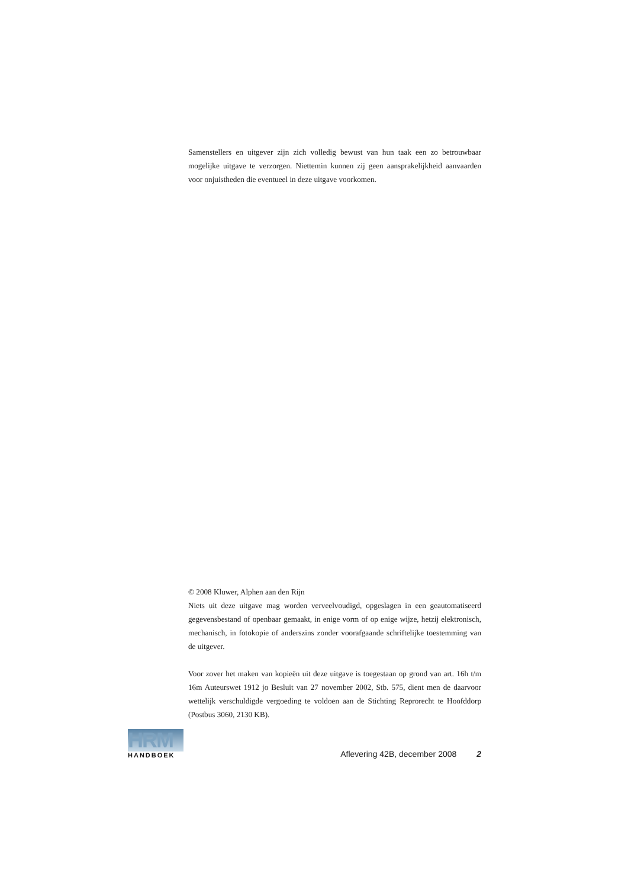Samenstellers en uitgever zijn zich volledig bewust van hun taak een zo betrouwbaar mogelijke uitgave te verzorgen. Niettemin kunnen zij geen aansprakelijkheid aanvaarden voor onjuistheden die eventueel in deze uitgave voorkomen.
© 2008 Kluwer, Alphen aan den Rijn
Niets uit deze uitgave mag worden verveelvoudigd, opgeslagen in een geautomatiseerd gegevensbestand of openbaar gemaakt, in enige vorm of op enige wijze, hetzij elektronisch, mechanisch, in fotokopie of anderszins zonder voorafgaande schriftelijke toestemming van de uitgever.
Voor zover het maken van kopieën uit deze uitgave is toegestaan op grond van art. 16h t/m 16m Auteurswet 1912 jo Besluit van 27 november 2002, Stb. 575, dient men de daarvoor wettelijk verschuldigde vergoeding te voldoen aan de Stichting Reprorecht te Hoofddorp (Postbus 3060, 2130 KB).
HRM
HANDBOEK
Aflevering 42B, december 2008 2